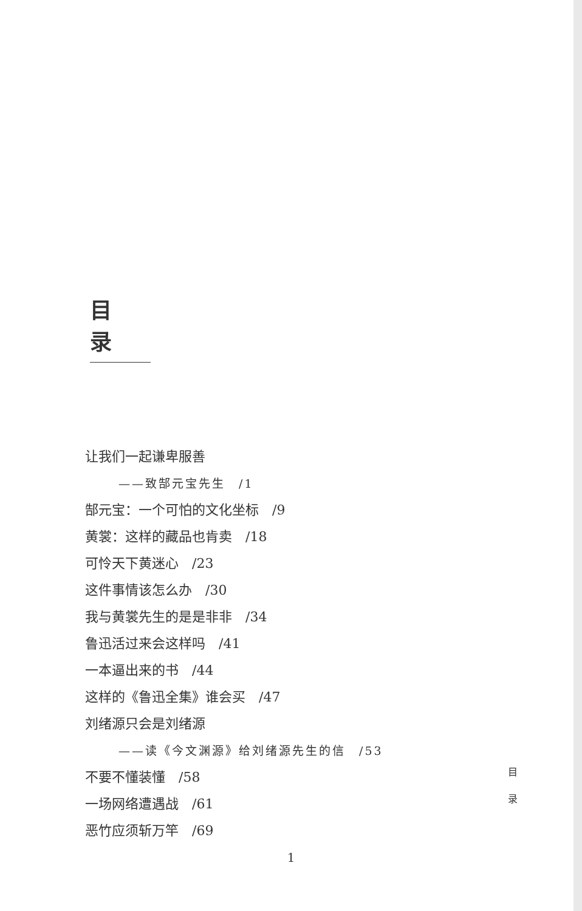目录
让我们一起谦卑服善
——致郜元宝先生　/1
郜元宝：一个可怕的文化坐标　/9
黄裳：这样的藏品也肯卖　/18
可怜天下黄迷心　/23
这件事情该怎么办　/30
我与黄裳先生的是是非非　/34
鲁迅活过来会这样吗　/41
一本逼出来的书　/44
这样的《鲁迅全集》谁会买　/47
刘绪源只会是刘绪源
——读《今文渊源》给刘绪源先生的信　/53
不要不懂装懂　/58
一场网络遭遇战　/61
恶竹应须斩万竿　/69
目
录
1